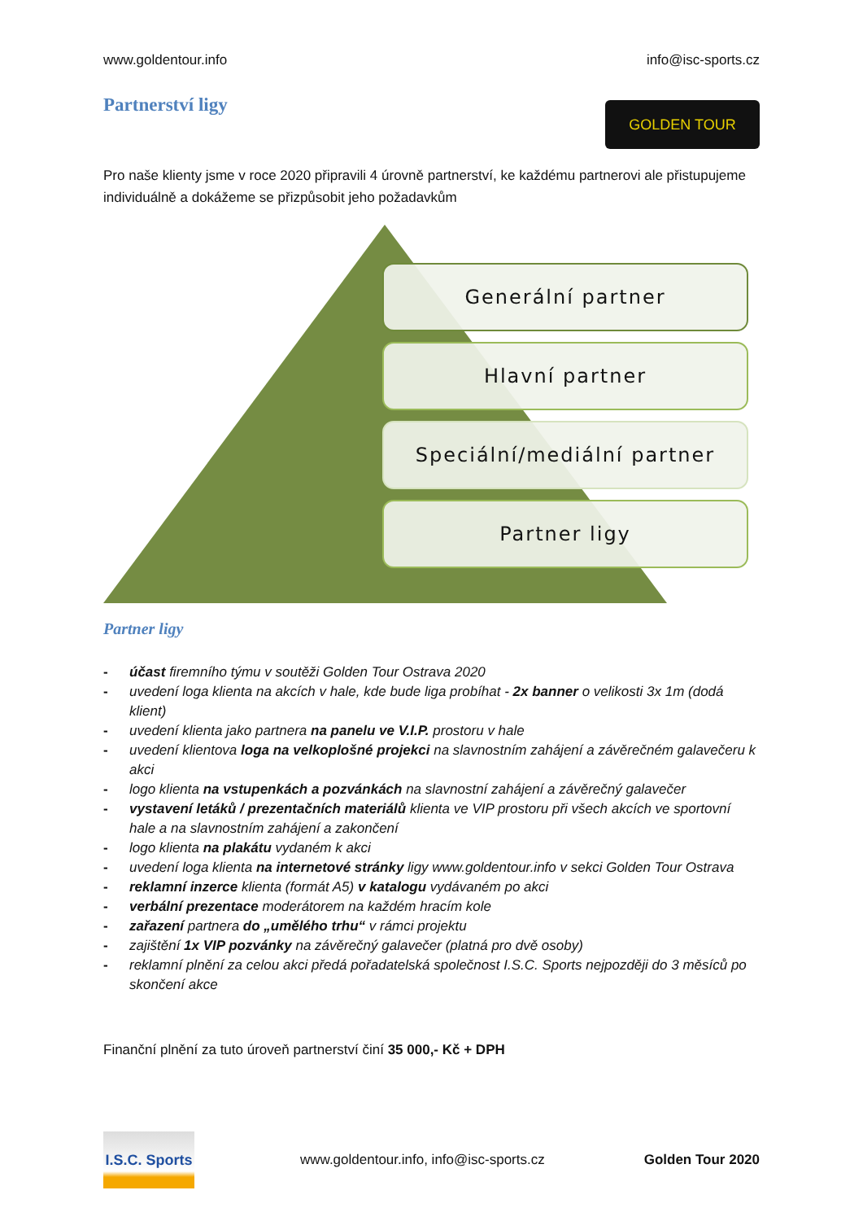www.goldentour.info info@isc-sports.cz
GOLDEN TOUR
Partnerství ligy
Pro naše klienty jsme v roce 2020 připravili 4 úrovně partnerství, ke každému partnerovi ale přistupujeme individuálně a dokážeme se přizpůsobit jeho požadavkům
Generální partner
Hlavní partner
Speciální/mediální partner
Partner ligy
Partner ligy
- účast firemního týmu v soutěži Golden Tour Ostrava 2020
- uvedení loga klienta na akcích v hale, kde bude liga probíhat - 2x banner o velikosti 3x 1m (dodá klient)
- uvedení klienta jako partnera na panelu ve V.I.P. prostoru v hale
- uvedení klientova loga na velkoplošné projekci na slavnostním zahájení a závěrečném galavečeru k akci
- logo klienta na vstupenkách a pozvánkách na slavnostní zahájení a závěrečný galavečer
- vystavení letáků / prezentačních materiálů klienta ve VIP prostoru při všech akcích ve sportovní hale a na slavnostním zahájení a zakončení
- logo klienta na plakátu vydaném k akci
- uvedení loga klienta na internetové stránky ligy www.goldentour.info v sekci Golden Tour Ostrava
- reklamní inzerce klienta (formát A5) v katalogu vydávaném po akci
- verbální prezentace moderátorem na každém hracím kole
- zařazení partnera do „umělého trhu“ v rámci projektu
- zajištění 1x VIP pozvánky na závěrečný galavečer (platná pro dvě osoby)
- reklamní plnění za celou akci předá pořadatelská společnost I.S.C. Sports nejpozději do 3 měsíců po skončení akce
Finanční plnění za tuto úroveň partnerství činí 35 000,- Kč + DPH
I.S.C. Sports
www.goldentour.info, info@isc-sports.cz Golden Tour 2020